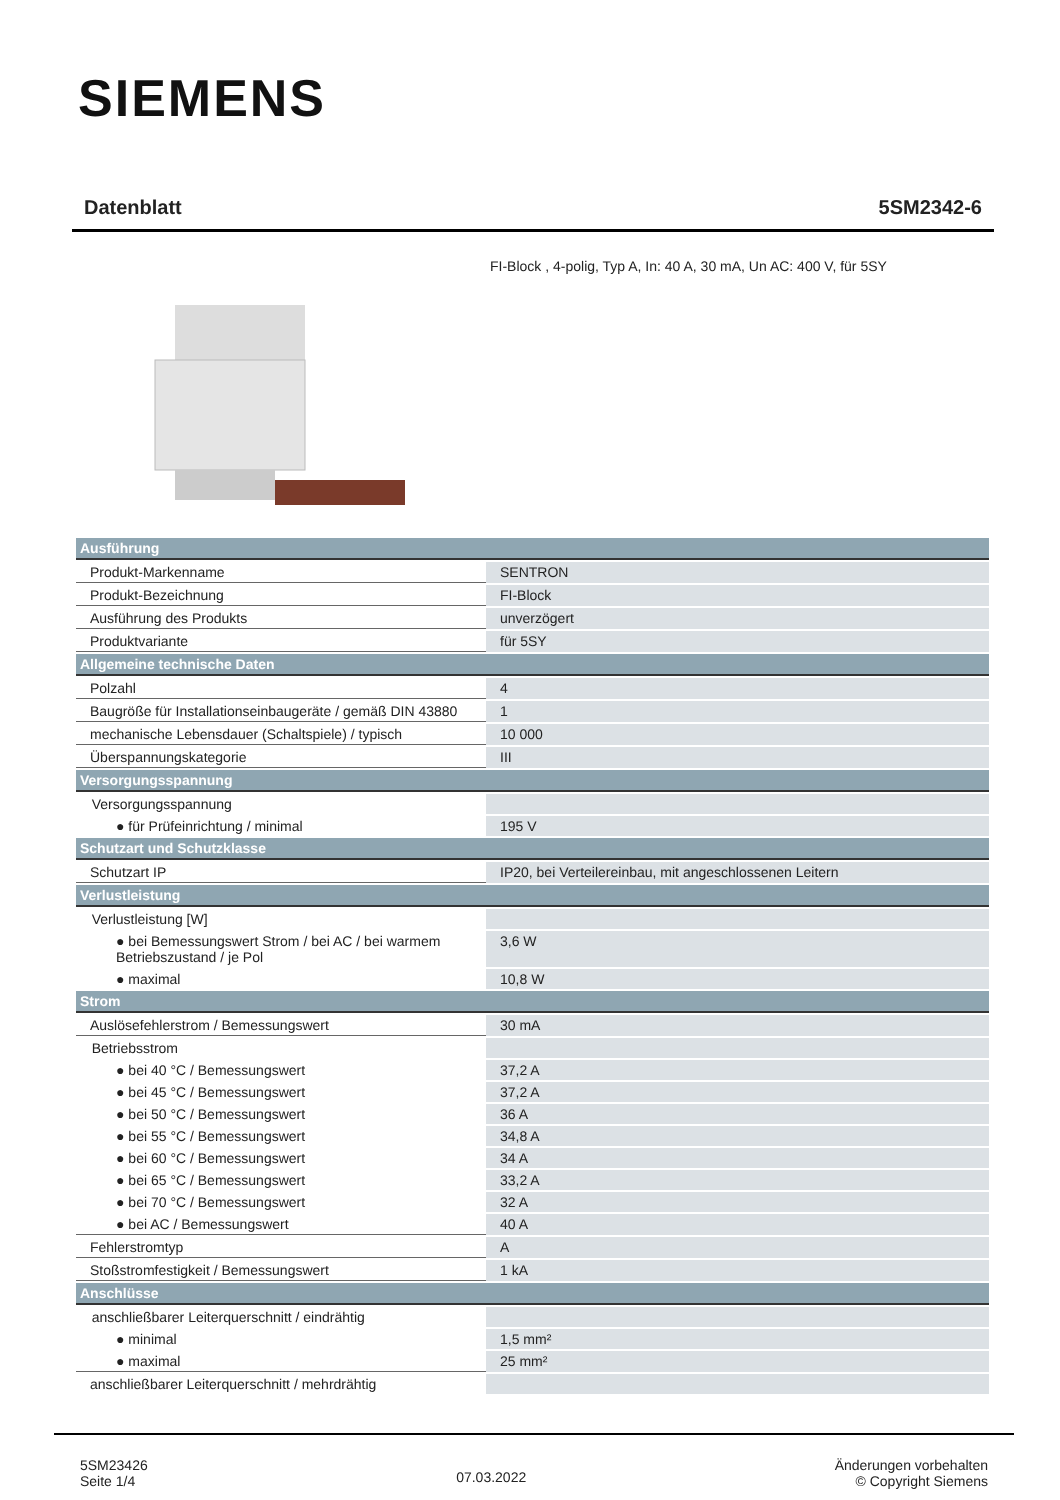SIEMENS
Datenblatt 5SM2342-6
FI-Block , 4-polig, Typ A, In: 40 A, 30 mA, Un AC: 400 V, für 5SY
| Ausführung | |
| --- | --- |
| Produkt-Markenname | SENTRON |
| Produkt-Bezeichnung | FI-Block |
| Ausführung des Produkts | unverzögert |
| Produktvariante | für 5SY |
| Allgemeine technische Daten | |
| Polzahl | 4 |
| Baugröße für Installationseinbaugeräte / gemäß DIN 43880 | 1 |
| mechanische Lebensdauer (Schaltspiele) / typisch | 10 000 |
| Überspannungskategorie | III |
| Versorgungsspannung | |
| Versorgungsspannung | |
| ● für Prüfeinrichtung / minimal | 195 V |
| Schutzart und Schutzklasse | |
| Schutzart IP | IP20, bei Verteilereinbau, mit angeschlossenen Leitern |
| Verlustleistung | |
| Verlustleistung [W] | |
| ● bei Bemessungswert Strom / bei AC / bei warmem Betriebszustand / je Pol | 3,6 W |
| ● maximal | 10,8 W |
| Strom | |
| Auslösefehlerstrom / Bemessungswert | 30 mA |
| Betriebsstrom | |
| ● bei 40 °C / Bemessungswert | 37,2 A |
| ● bei 45 °C / Bemessungswert | 37,2 A |
| ● bei 50 °C / Bemessungswert | 36 A |
| ● bei 55 °C / Bemessungswert | 34,8 A |
| ● bei 60 °C / Bemessungswert | 34 A |
| ● bei 65 °C / Bemessungswert | 33,2 A |
| ● bei 70 °C / Bemessungswert | 32 A |
| ● bei AC / Bemessungswert | 40 A |
| Fehlerstromtyp | A |
| Stoßstromfestigkeit / Bemessungswert | 1 kA |
| Anschlüsse | |
| anschließbarer Leiterquerschnitt / eindrähtig | |
| ● minimal | 1,5 mm² |
| ● maximal | 25 mm² |
| anschließbarer Leiterquerschnitt / mehrdrähtig | |
5SM23426
Seite 1/4
07.03.2022
Änderungen vorbehalten
© Copyright Siemens